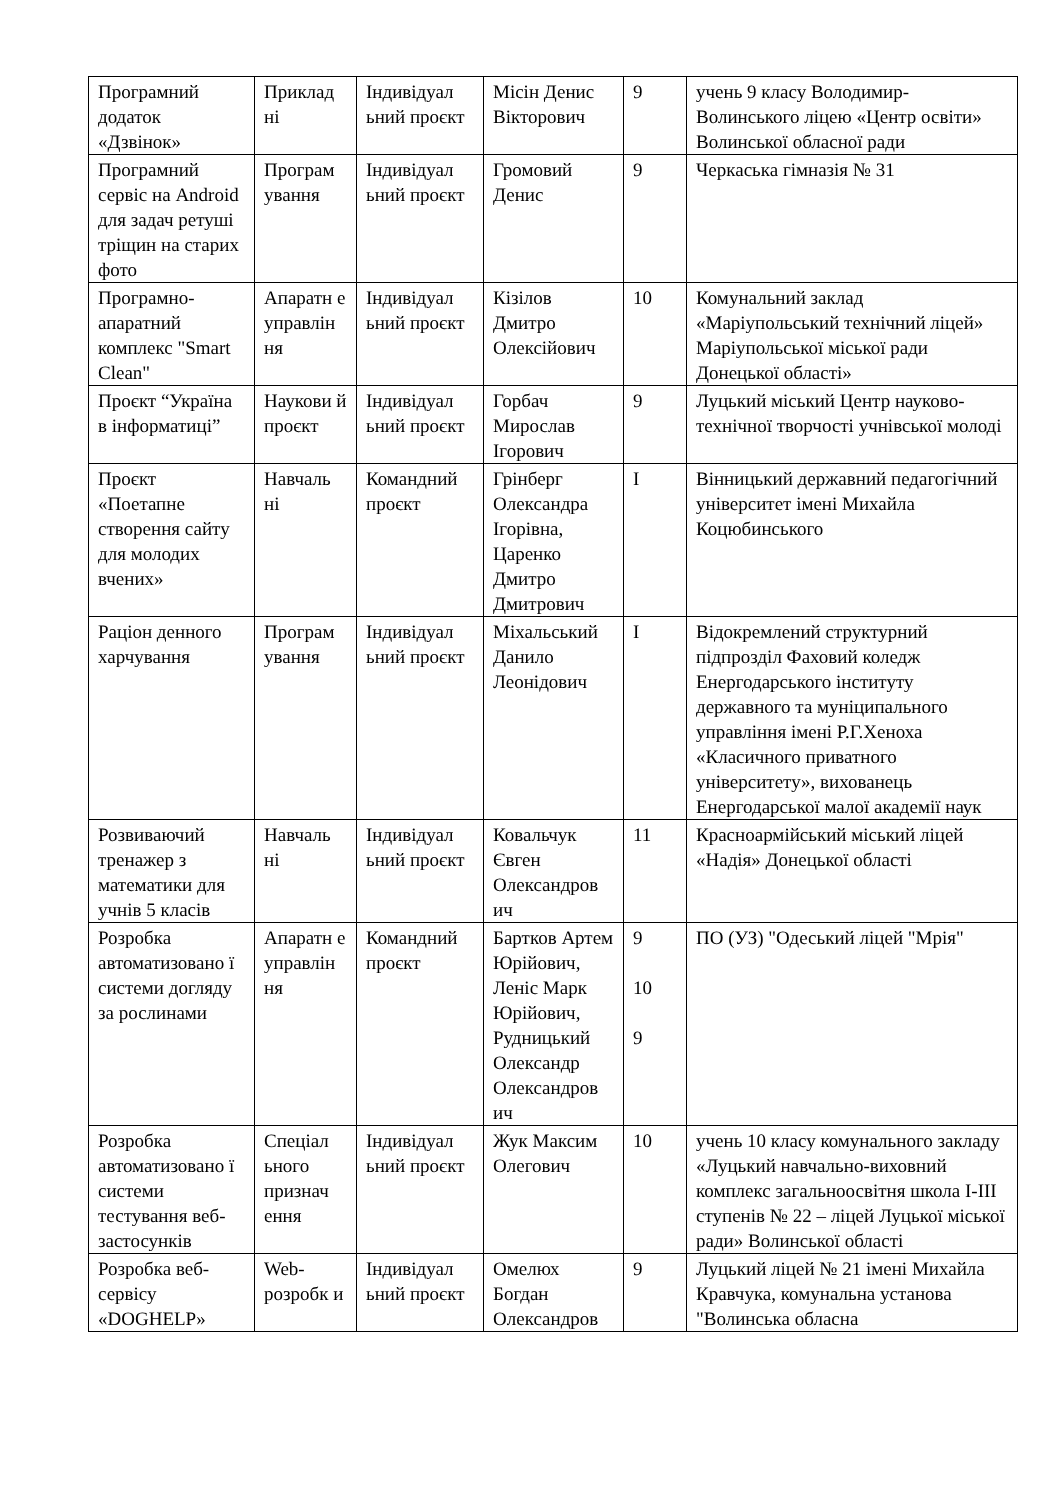| Програмний додаток «Дзвінок» | Приклад ні | Індивідуал ьний проєкт | Місін Денис Вікторович | 9 | учень 9 класу Володимир-Волинського ліцею «Центр освіти» Волинської обласної ради |
| Програмний сервіс на Android для задач ретуші тріщин на старих фото | Програм ування | Індивідуал ьний проєкт | Громовий Денис | 9 | Черкаська гімназія № 31 |
| Програмно-апаратний комплекс "Smart Clean" | Апаратн е управлін ня | Індивідуал ьний проєкт | Кізілов Дмитро Олексійович | 10 | Комунальний заклад «Маріупольський технічний ліцей» Маріупольської міської ради Донецької області» |
| Проєкт “Україна в інформатиці” | Наукови й проєкт | Індивідуал ьний проєкт | Горбач Мирослав Ігорович | 9 | Луцький міський Центр науково-технічної творчості учнівської молоді |
| Проєкт «Поетапне створення сайту для молодих вчених» | Навчаль ні | Командний проєкт | Грінберг Олександра Ігорівна, Царенко Дмитро Дмитрович | I | Вінницький державний педагогічний університет імені Михайла Коцюбинського |
| Раціон денного харчування | Програм ування | Індивідуал ьний проєкт | Міхальський Данило Леонідович | I | Відокремлений структурний підпрозділ Фаховий коледж Енергодарського інституту державного та муніципального управління імені Р.Г.Хеноха «Класичного приватного університету», вихованець Енергодарської малої академії наук |
| Розвиваючий тренажер з математики для учнів 5 класів | Навчаль ні | Індивідуал ьний проєкт | Ковальчук Євген Олександров ич | 11 | Красноармійський міський ліцей «Надія» Донецької області |
| Розробка автоматизовано ї системи догляду за рослинами | Апаратн е управлін ня | Командний проєкт | Бартков Артем Юрійович, Леніс Марк Юрійович, Рудницький Олександр Олександров ич | 9 10 9 | ПО (УЗ) "Одеський ліцей "Мрія" |
| Розробка автоматизовано ї системи тестування веб-застосунків | Спеціал ьного признач ення | Індивідуал ьний проєкт | Жук Максим Олегович | 10 | учень 10 класу комунального закладу «Луцький навчально-виховний комплекс загальноосвітня школа I-III ступенів № 22 – ліцей Луцької міської ради» Волинської області |
| Розробка веб-сервісу «DOGHELP» | Web-розробк и | Індивідуал ьний проєкт | Омелюх Богдан Олександров | 9 | Луцький ліцей № 21 імені Михайла Кравчука, комунальна установа "Волинська обласна |